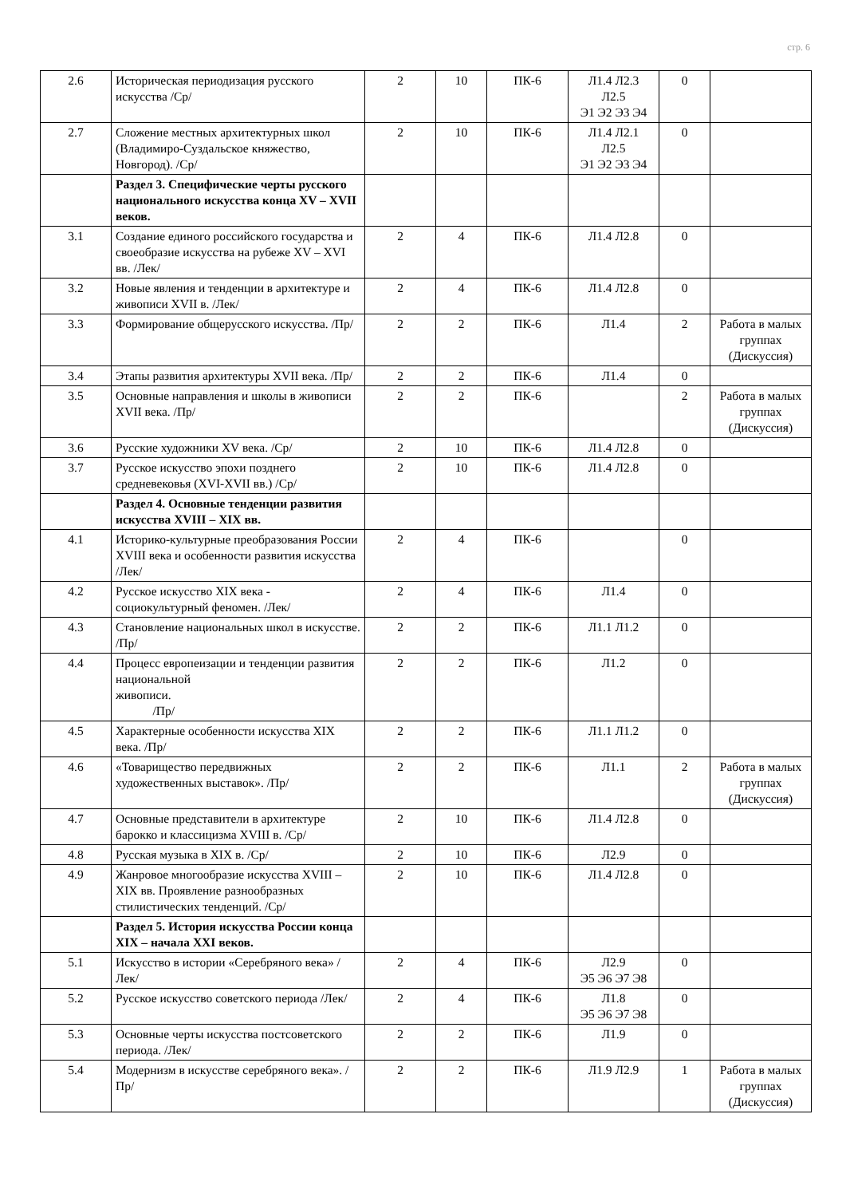стр. 6
| 2.6 | Историческая периодизация русского искусства /Ср/ | 2 | 10 | ПК-6 | Л1.4 Л2.3 Л2.5 Э1 Э2 Э3 Э4 | 0 | |
| 2.7 | Сложение местных архитектурных школ (Владимиро-Суздальское княжество, Новгород). /Ср/ | 2 | 10 | ПК-6 | Л1.4 Л2.1 Л2.5 Э1 Э2 Э3 Э4 | 0 | |
| | Раздел 3. Специфические черты русского национального искусства конца XV – XVII веков. | | | | | | |
| 3.1 | Создание единого российского государства и своеобразие искусства на рубеже XV – XVI вв. /Лек/ | 2 | 4 | ПК-6 | Л1.4 Л2.8 | 0 | |
| 3.2 | Новые явления и тенденции в архитектуре и живописи XVII в. /Лек/ | 2 | 4 | ПК-6 | Л1.4 Л2.8 | 0 | |
| 3.3 | Формирование общерусского искусства. /Пр/ | 2 | 2 | ПК-6 | Л1.4 | 2 | Работа в малых группах (Дискуссия) |
| 3.4 | Этапы развития архитектуры XVII века. /Пр/ | 2 | 2 | ПК-6 | Л1.4 | 0 | |
| 3.5 | Основные направления и школы в живописи XVII века. /Пр/ | 2 | 2 | ПК-6 | | 2 | Работа в малых группах (Дискуссия) |
| 3.6 | Русские художники XV века. /Ср/ | 2 | 10 | ПК-6 | Л1.4 Л2.8 | 0 | |
| 3.7 | Русское искусство эпохи позднего средневековья (XVI-XVII вв.) /Ср/ | 2 | 10 | ПК-6 | Л1.4 Л2.8 | 0 | |
| | Раздел 4. Основные тенденции развития искусства XVIII – XIX вв. | | | | | | |
| 4.1 | Историко-культурные преобразования России XVIII века и особенности развития искусства /Лек/ | 2 | 4 | ПК-6 | | 0 | |
| 4.2 | Русское искусство XIX века - социокультурный феномен. /Лек/ | 2 | 4 | ПК-6 | Л1.4 | 0 | |
| 4.3 | Становление национальных школ в искусстве. /Пр/ | 2 | 2 | ПК-6 | Л1.1 Л1.2 | 0 | |
| 4.4 | Процесс европеизации и тенденции развития национальной живописи. /Пр/ | 2 | 2 | ПК-6 | Л1.2 | 0 | |
| 4.5 | Характерные особенности искусства XIX века. /Пр/ | 2 | 2 | ПК-6 | Л1.1 Л1.2 | 0 | |
| 4.6 | «Товарищество передвижных художественных выставок». /Пр/ | 2 | 2 | ПК-6 | Л1.1 | 2 | Работа в малых группах (Дискуссия) |
| 4.7 | Основные представители в архитектуре барокко и классицизма XVIII в. /Ср/ | 2 | 10 | ПК-6 | Л1.4 Л2.8 | 0 | |
| 4.8 | Русская музыка в XIX в. /Ср/ | 2 | 10 | ПК-6 | Л2.9 | 0 | |
| 4.9 | Жанровое многообразие искусства XVIII – XIX вв. Проявление разнообразных стилистических тенденций. /Ср/ | 2 | 10 | ПК-6 | Л1.4 Л2.8 | 0 | |
| | Раздел 5. История искусства России конца XIX – начала XXI веков. | | | | | | |
| 5.1 | Искусство в истории «Серебряного века» /Лек/ | 2 | 4 | ПК-6 | Л2.9 Э5 Э6 Э7 Э8 | 0 | |
| 5.2 | Русское искусство советского периода /Лек/ | 2 | 4 | ПК-6 | Л1.8 Э5 Э6 Э7 Э8 | 0 | |
| 5.3 | Основные черты искусства постсоветского периода. /Лек/ | 2 | 2 | ПК-6 | Л1.9 | 0 | |
| 5.4 | Модернизм в искусстве серебряного века». /Пр/ | 2 | 2 | ПК-6 | Л1.9 Л2.9 | 1 | Работа в малых группах (Дискуссия) |